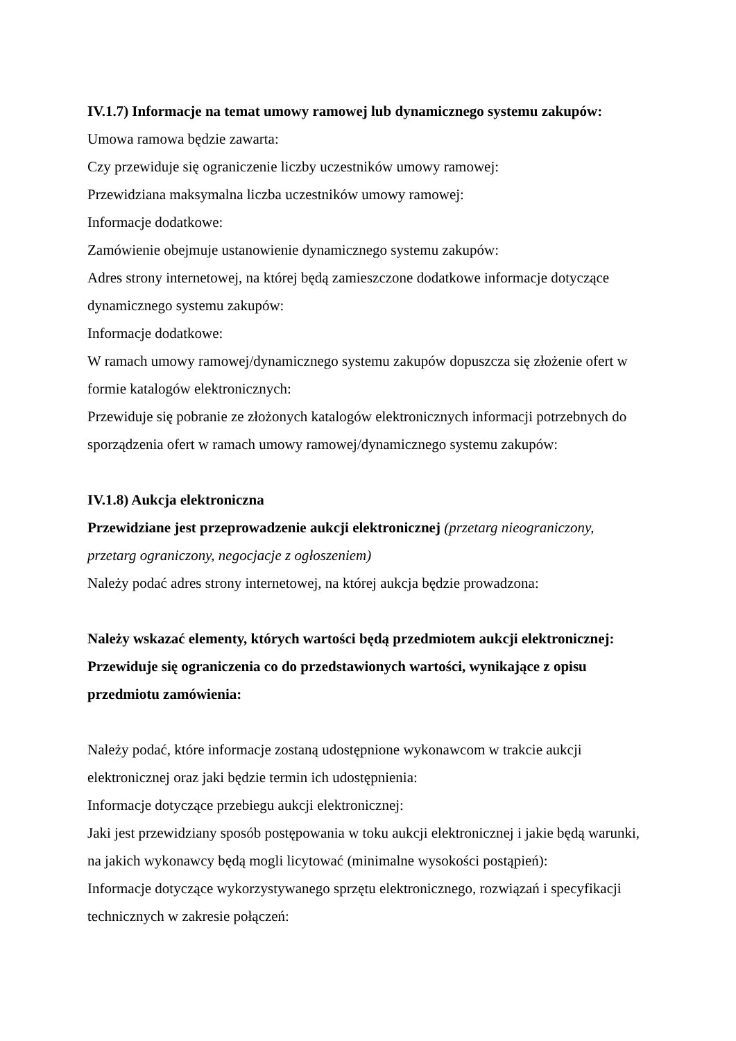IV.1.7) Informacje na temat umowy ramowej lub dynamicznego systemu zakupów:
Umowa ramowa będzie zawarta:
Czy przewiduje się ograniczenie liczby uczestników umowy ramowej:
Przewidziana maksymalna liczba uczestników umowy ramowej:
Informacje dodatkowe:
Zamówienie obejmuje ustanowienie dynamicznego systemu zakupów:
Adres strony internetowej, na której będą zamieszczone dodatkowe informacje dotyczące dynamicznego systemu zakupów:
Informacje dodatkowe:
W ramach umowy ramowej/dynamicznego systemu zakupów dopuszcza się złożenie ofert w formie katalogów elektronicznych:
Przewiduje się pobranie ze złożonych katalogów elektronicznych informacji potrzebnych do sporządzenia ofert w ramach umowy ramowej/dynamicznego systemu zakupów:
IV.1.8) Aukcja elektroniczna
Przewidziane jest przeprowadzenie aukcji elektronicznej (przetarg nieograniczony, przetarg ograniczony, negocjacje z ogłoszeniem)
Należy podać adres strony internetowej, na której aukcja będzie prowadzona:
Należy wskazać elementy, których wartości będą przedmiotem aukcji elektronicznej:
Przewiduje się ograniczenia co do przedstawionych wartości, wynikające z opisu przedmiotu zamówienia:
Należy podać, które informacje zostaną udostępnione wykonawcom w trakcie aukcji elektronicznej oraz jaki będzie termin ich udostępnienia:
Informacje dotyczące przebiegu aukcji elektronicznej:
Jaki jest przewidziany sposób postępowania w toku aukcji elektronicznej i jakie będą warunki, na jakich wykonawcy będą mogli licytować (minimalne wysokości postąpień):
Informacje dotyczące wykorzystywanego sprzętu elektronicznego, rozwiązań i specyfikacji technicznych w zakresie połączeń: